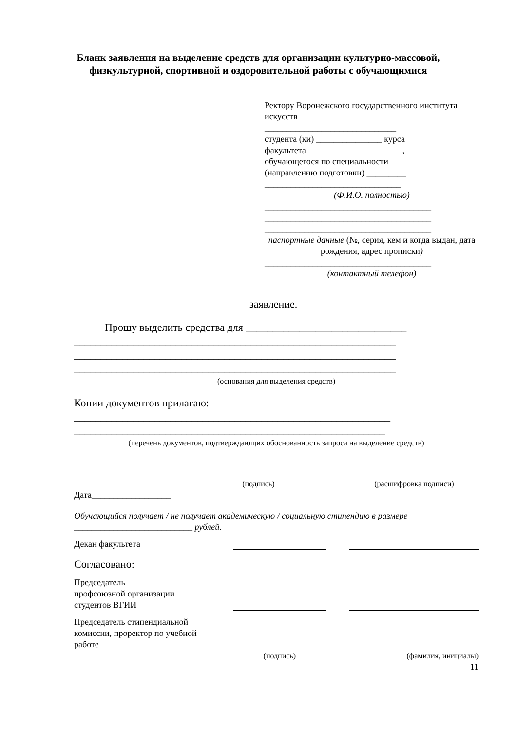Бланк заявления на выделение средств для организации культурно-массовой, физкультурной, спортивной и оздоровительной работы с обучающимися
Ректору Воронежского государственного института искусств
______________________________
студента (ки) _______________ курса
факультета _____________________ ,
обучающегося по специальности
(направлению подготовки) _________
_______________________________
(Ф.И.О. полностью)
______________________________________
______________________________________
______________________________________
паспортные данные (№, серия, кем и когда выдан, дата рождения, адрес прописки)
______________________________________
(контактный телефон)
заявление.
Прошу выделить средства для ______________________________
____________________________________________________________
____________________________________________________________
____________________________________________________________
(основания для выделения средств)
Копии документов прилагаю:
___________________________________________________________
__________________________________________________________
(перечень документов, подтверждающих обоснованность запроса на выделение средств)
(подпись) (расшифровка подписи)
Дата__________________
Обучающийся получает / не получает академическую / социальную стипендию в размере ___________________________ рублей.
Декан факультета
Согласовано:
Председатель
профсоюзной организации
студентов ВГИИ
Председатель стипендиальной
комиссии, проректор по учебной
работе
(подпись) (фамилия, инициалы)
11